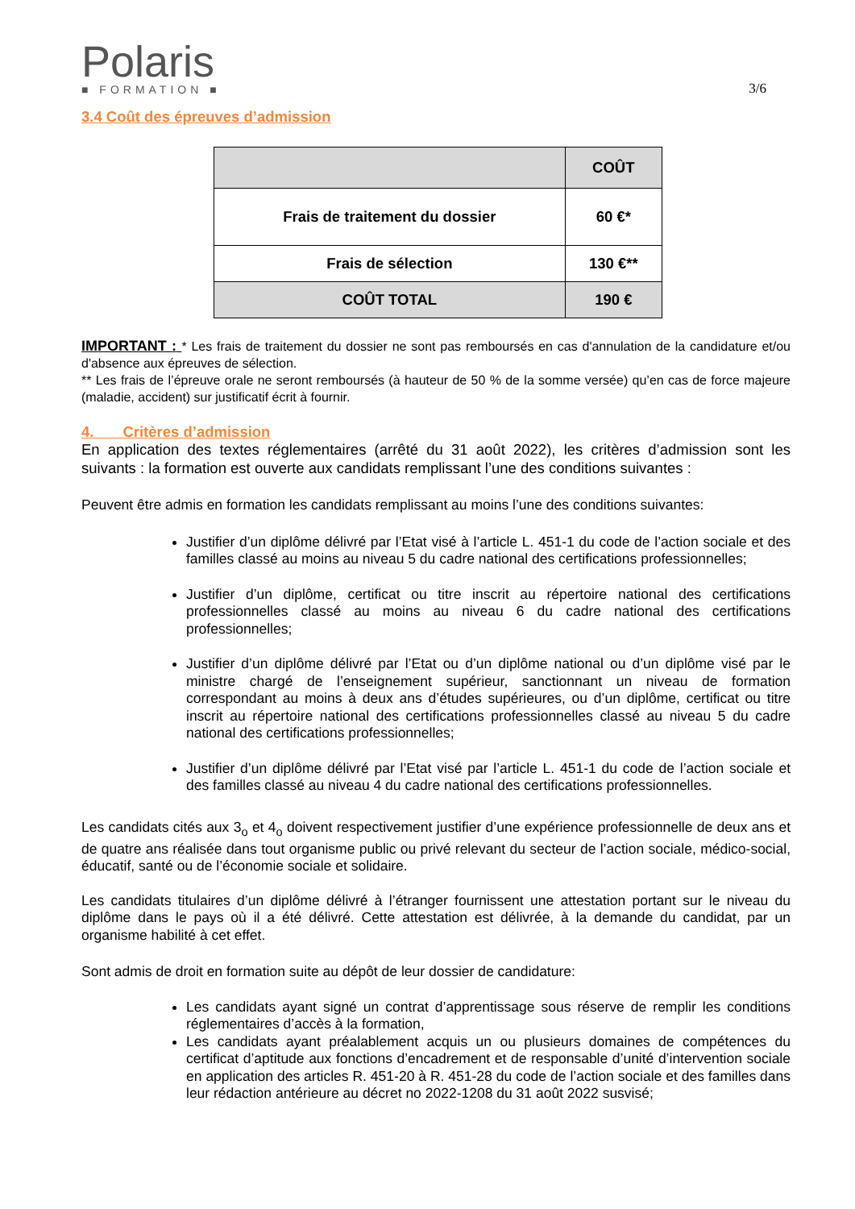Polaris
■ FORMATION ■
3/6
3.4 Coût des épreuves d’admission
| | COÛT |
| --- | --- |
| Frais de traitement du dossier | 60 €* |
| Frais de sélection | 130 €** |
| COÛT TOTAL | 190 € |
IMPORTANT : * Les frais de traitement du dossier ne sont pas remboursés en cas d'annulation de la candidature et/ou d'absence aux épreuves de sélection.
** Les frais de l’épreuve orale ne seront remboursés (à hauteur de 50 % de la somme versée) qu’en cas de force majeure (maladie, accident) sur justificatif écrit à fournir.
4. Critères d’admission
En application des textes réglementaires (arrêté du 31 août 2022), les critères d’admission sont les suivants : la formation est ouverte aux candidats remplissant l’une des conditions suivantes :
Peuvent être admis en formation les candidats remplissant au moins l’une des conditions suivantes:
Justifier d’un diplôme délivré par l’Etat visé à l’article L. 451-1 du code de l’action sociale et des familles classé au moins au niveau 5 du cadre national des certifications professionnelles;
Justifier d’un diplôme, certificat ou titre inscrit au répertoire national des certifications professionnelles classé au moins au niveau 6 du cadre national des certifications professionnelles;
Justifier d’un diplôme délivré par l’Etat ou d’un diplôme national ou d’un diplôme visé par le ministre chargé de l’enseignement supérieur, sanctionnant un niveau de formation correspondant au moins à deux ans d’études supérieures, ou d’un diplôme, certificat ou titre inscrit au répertoire national des certifications professionnelles classé au niveau 5 du cadre national des certifications professionnelles;
Justifier d’un diplôme délivré par l’Etat visé par l’article L. 451-1 du code de l’action sociale et des familles classé au niveau 4 du cadre national des certifications professionnelles.
Les candidats cités aux 3<sub>o</sub> et 4<sub>o</sub> doivent respectivement justifier d’une expérience professionnelle de deux ans et de quatre ans réalisée dans tout organisme public ou privé relevant du secteur de l’action sociale, médico-social, éducatif, santé ou de l’économie sociale et solidaire.
Les candidats titulaires d’un diplôme délivré à l’étranger fournissent une attestation portant sur le niveau du diplôme dans le pays où il a été délivré. Cette attestation est délivrée, à la demande du candidat, par un organisme habilité à cet effet.
Sont admis de droit en formation suite au dépôt de leur dossier de candidature:
Les candidats ayant signé un contrat d’apprentissage sous réserve de remplir les conditions réglementaires d’accès à la formation,
Les candidats ayant préalablement acquis un ou plusieurs domaines de compétences du certificat d’aptitude aux fonctions d’encadrement et de responsable d’unité d’intervention sociale en application des articles R. 451-20 à R. 451-28 du code de l’action sociale et des familles dans leur rédaction antérieure au décret no 2022-1208 du 31 août 2022 susvisé;